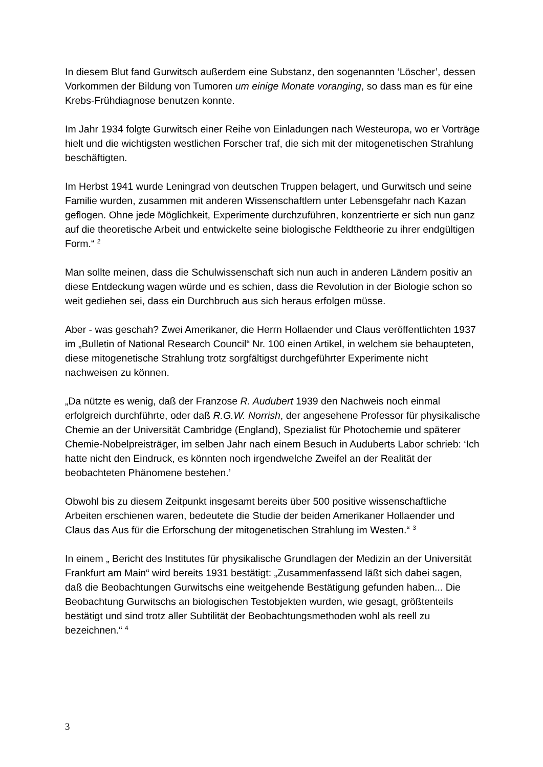In diesem Blut fand Gurwitsch außerdem eine Substanz, den sogenannten ‘Löscher’, dessen Vorkommen der Bildung von Tumoren um einige Monate voranging, so dass man es für eine Krebs-Frühdiagnose benutzen konnte.
Im Jahr 1934 folgte Gurwitsch einer Reihe von Einladungen nach Westeuropa, wo er Vorträge hielt und die wichtigsten westlichen Forscher traf, die sich mit der mitogenetischen Strahlung beschäftigten.
Im Herbst 1941 wurde Leningrad von deutschen Truppen belagert, und Gurwitsch und seine Familie wurden, zusammen mit anderen Wissenschaftlern unter Lebensgefahr nach Kazan geflogen. Ohne jede Möglichkeit, Experimente durchzuführen, konzentrierte er sich nun ganz auf die theoretische Arbeit und entwickelte seine biologische Feldtheorie zu ihrer endgültigen Form.“ <sup>2</sup>
Man sollte meinen, dass die Schulwissenschaft sich nun auch in anderen Ländern positiv an diese Entdeckung wagen würde und es schien, dass die Revolution in der Biologie schon so weit gediehen sei, dass ein Durchbruch aus sich heraus erfolgen müsse.
Aber - was geschah? Zwei Amerikaner, die Herrn Hollaender und Claus veröffentlichten 1937 im „Bulletin of National Research Council“ Nr. 100 einen Artikel, in welchem sie behaupteten, diese mitogenetische Strahlung trotz sorgfältigst durchgeführter Experimente nicht nachweisen zu können.
„Da nützte es wenig, daß der Franzose R. Audubert 1939 den Nachweis noch einmal erfolgreich durchführte, oder daß R.G.W. Norrish, der angesehene Professor für physikalische Chemie an der Universität Cambridge (England), Spezialist für Photochemie und späterer Chemie-Nobelpreisträger, im selben Jahr nach einem Besuch in Auduberts Labor schrieb: ‘Ich hatte nicht den Eindruck, es könnten noch irgendwelche Zweifel an der Realität der beobachteten Phänomene bestehen.’
Obwohl bis zu diesem Zeitpunkt insgesamt bereits über 500 positive wissenschaftliche Arbeiten erschienen waren, bedeutete die Studie der beiden Amerikaner Hollaender und Claus das Aus für die Erforschung der mitogenetischen Strahlung im Westen.“ <sup>3</sup>
In einem „ Bericht des Institutes für physikalische Grundlagen der Medizin an der Universität Frankfurt am Main“ wird bereits 1931 bestätigt: „Zusammenfassend läßt sich dabei sagen, daß die Beobachtungen Gurwitschs eine weitgehende Bestätigung gefunden haben... Die Beobachtung Gurwitschs an biologischen Testobjekten wurden, wie gesagt, größtenteils bestätigt und sind trotz aller Subtilität der Beobachtungsmethoden wohl als reell zu bezeichnen.“ <sup>4</sup>
3